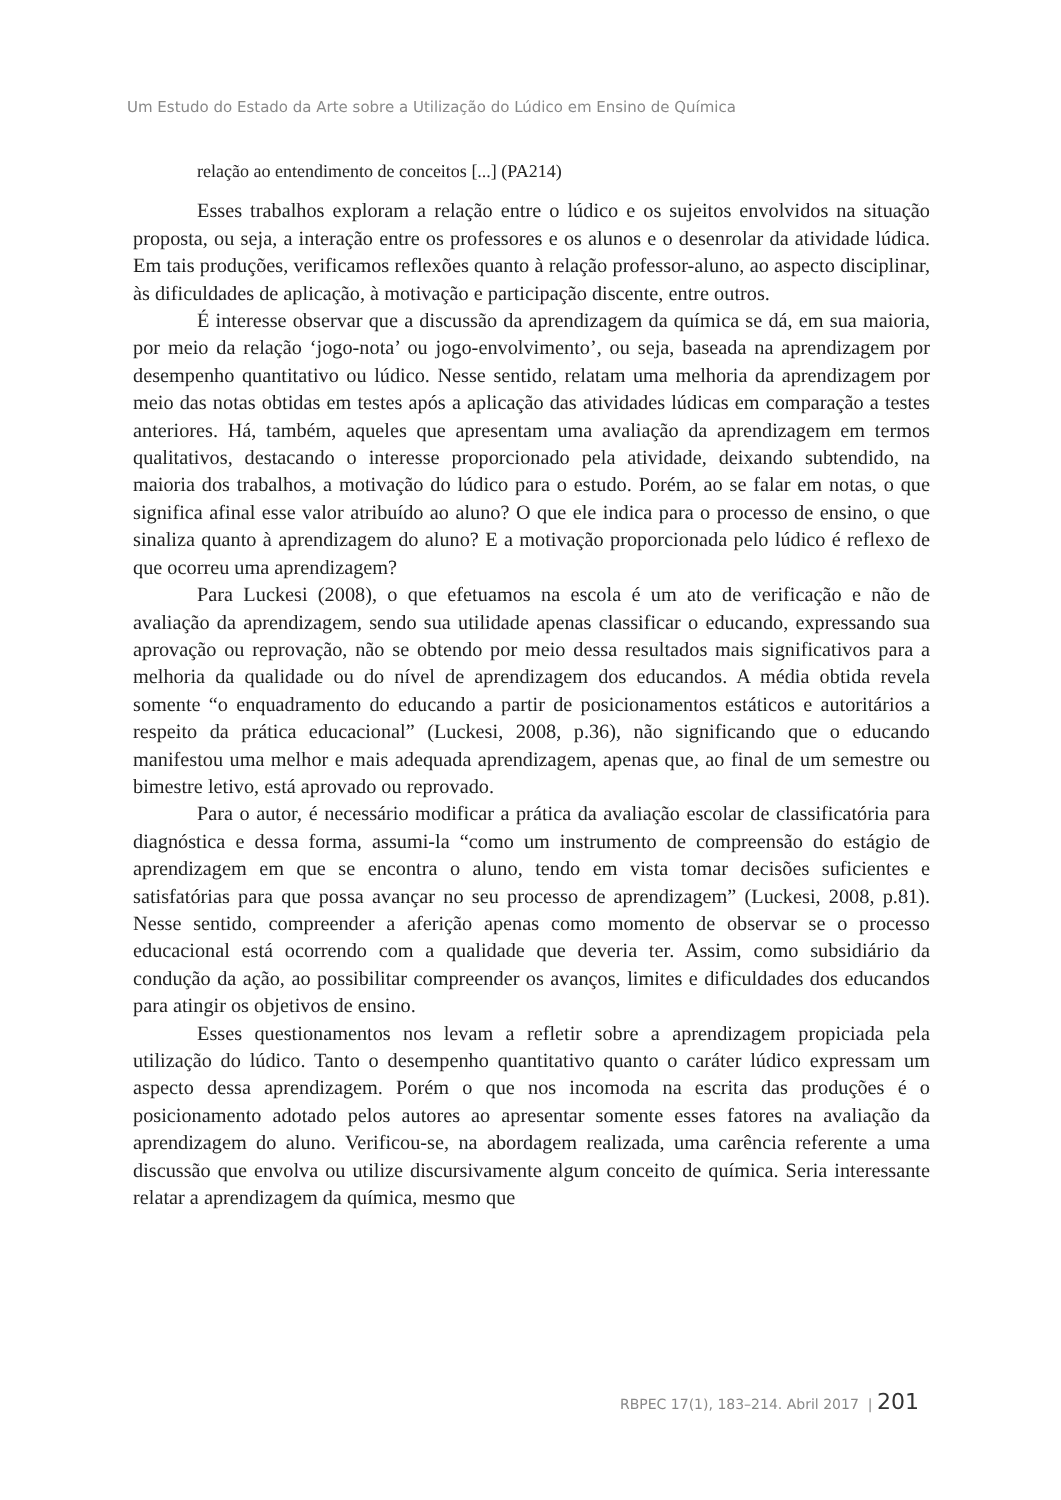Um Estudo do Estado da Arte sobre a Utilização do Lúdico em Ensino de Química
relação ao entendimento de conceitos [...] (PA214)
Esses trabalhos exploram a relação entre o lúdico e os sujeitos envolvidos na situação proposta, ou seja, a interação entre os professores e os alunos e o desenrolar da atividade lúdica. Em tais produções, verificamos reflexões quanto à relação professor-aluno, ao aspecto disciplinar, às dificuldades de aplicação, à motivação e participação discente, entre outros.
É interesse observar que a discussão da aprendizagem da química se dá, em sua maioria, por meio da relação ‘jogo-nota’ ou jogo-envolvimento’, ou seja, baseada na aprendizagem por desempenho quantitativo ou lúdico. Nesse sentido, relatam uma melhoria da aprendizagem por meio das notas obtidas em testes após a aplicação das atividades lúdicas em comparação a testes anteriores. Há, também, aqueles que apresentam uma avaliação da aprendizagem em termos qualitativos, destacando o interesse proporcionado pela atividade, deixando subtendido, na maioria dos trabalhos, a motivação do lúdico para o estudo. Porém, ao se falar em notas, o que significa afinal esse valor atribuído ao aluno? O que ele indica para o processo de ensino, o que sinaliza quanto à aprendizagem do aluno? E a motivação proporcionada pelo lúdico é reflexo de que ocorreu uma aprendizagem?
Para Luckesi (2008), o que efetuamos na escola é um ato de verificação e não de avaliação da aprendizagem, sendo sua utilidade apenas classificar o educando, expressando sua aprovação ou reprovação, não se obtendo por meio dessa resultados mais significativos para a melhoria da qualidade ou do nível de aprendizagem dos educandos. A média obtida revela somente “o enquadramento do educando a partir de posicionamentos estáticos e autoritários a respeito da prática educacional” (Luckesi, 2008, p.36), não significando que o educando manifestou uma melhor e mais adequada aprendizagem, apenas que, ao final de um semestre ou bimestre letivo, está aprovado ou reprovado.
Para o autor, é necessário modificar a prática da avaliação escolar de classificatória para diagnóstica e dessa forma, assumi-la “como um instrumento de compreensão do estágio de aprendizagem em que se encontra o aluno, tendo em vista tomar decisões suficientes e satisfatórias para que possa avançar no seu processo de aprendizagem” (Luckesi, 2008, p.81). Nesse sentido, compreender a aferição apenas como momento de observar se o processo educacional está ocorrendo com a qualidade que deveria ter. Assim, como subsidiário da condução da ação, ao possibilitar compreender os avanços, limites e dificuldades dos educandos para atingir os objetivos de ensino.
Esses questionamentos nos levam a refletir sobre a aprendizagem propiciada pela utilização do lúdico. Tanto o desempenho quantitativo quanto o caráter lúdico expressam um aspecto dessa aprendizagem. Porém o que nos incomoda na escrita das produções é o posicionamento adotado pelos autores ao apresentar somente esses fatores na avaliação da aprendizagem do aluno. Verificou-se, na abordagem realizada, uma carência referente a uma discussão que envolva ou utilize discursivamente algum conceito de química. Seria interessante relatar a aprendizagem da química, mesmo que
RBPEC 17(1), 183–214. Abril 2017 | 201